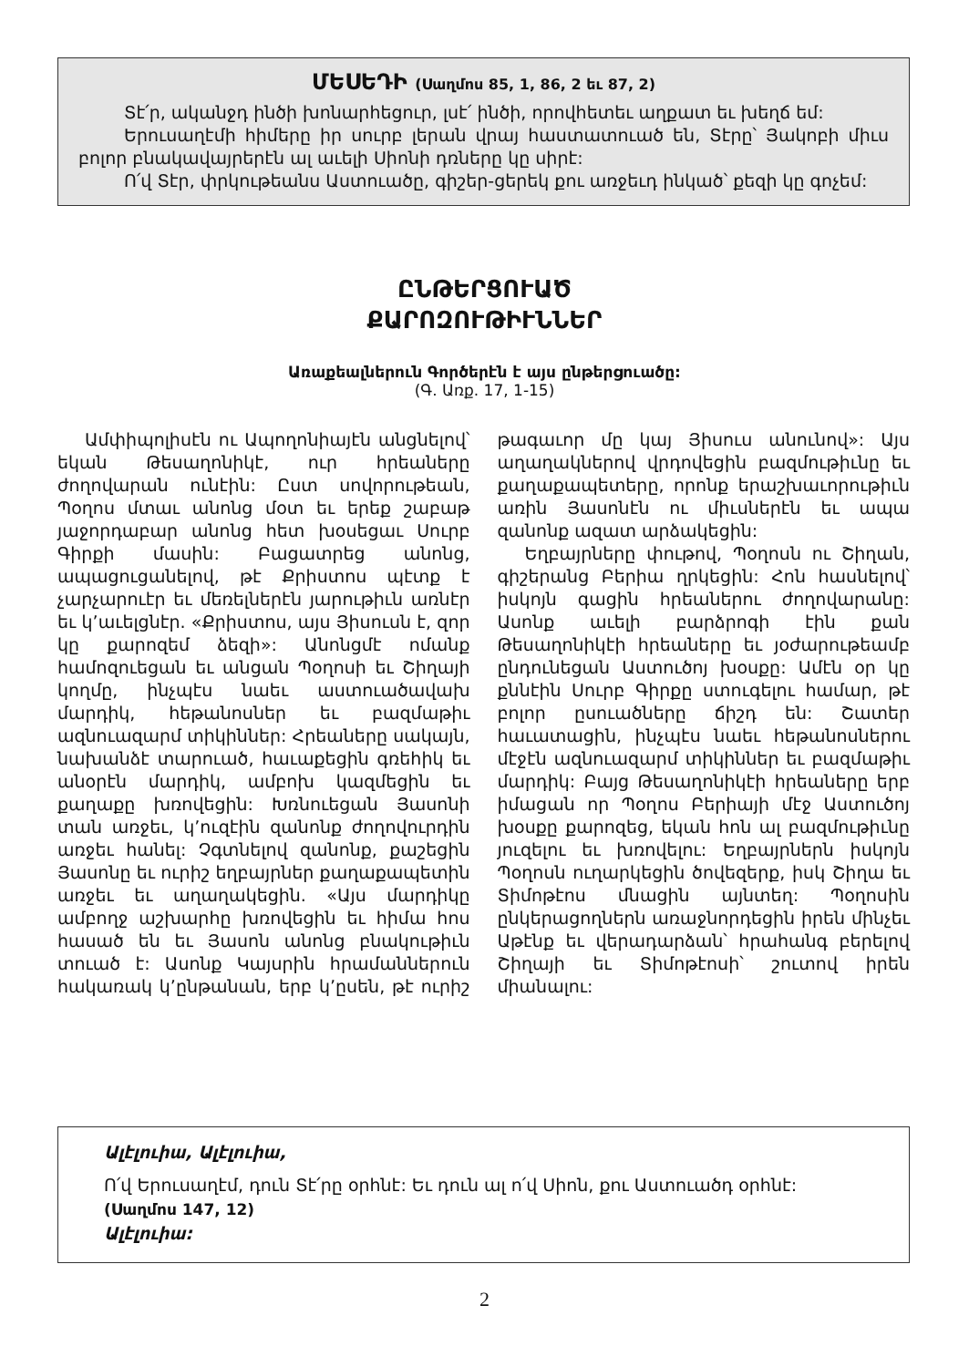ՄԵՍԵԴԻ (Սաղմոս 85, 1, 86, 2 եւ 87, 2)
Տէ՛ր, ականջդ ինծի խոնարհեցուր, լսէ՛ ինծի, որովհետեւ աղքատ եւ խեղճ եմ:
Երուսաղէմի հիմերը իր սուրբ լերան վրայ հաստատուած են, Տէրը՝ Յակոբի միւս բոլոր բնակավայրերէն ալ աւելի Սիոնի դռները կը սիրէ:
Ո՛վ Տէր, փրկութեանս Աստուածը, գիշեր-ցերեկ քու առջեւդ ինկած՝ քեզի կը գոչեմ:
ԸՆԹԵՐՑՈՒԱԾ
ՔԱՐՈԶՈՒԹԻՒՆՆԵՐ
Առաքեալներուն Գործերէն է այս ընթերցուածը:
(Գ. Առք. 17, 1-15)
Ամփիպոլիսէն ու Ապողոնիայէն անցնելով՝ եկան Թեսաղոնիկէ, ուր հրեաները ժողովարան ունէին: Ըստ սովորութեան, Պօղոս մտաւ անոնց մօտ եւ երեք շաբաթ յաջորդաբար անոնց հետ խօսեցաւ Սուրբ Գիրքի մասին: Բացատրեց անոնց, ապացուցանելով, թէ Քրիստոս պէտք է չարչարուէր եւ մեռելներէն յարութիւն առնէր եւ կ՚աւելցնէր. «Քրիստոս, այս Յիսուսն է, զոր կը քարոզեմ ձեզի»: Անոնցմէ ոմանք համոզուեցան եւ անցան Պօղոսի եւ Շիղայի կողմը, ինչպէս նաեւ աստուածավախ մարդիկ, հեթանոսներ եւ բազմաթիւ ազնուազարմ տիկիններ: Հրեաները սակայն, նախանձէ տարուած, հաւաքեցին գռեհիկ եւ անօրէն մարդիկ, ամբոխ կազմեցին եւ քաղաքը խռովեցին: Խռնուեցան Յասոնի տան առջեւ, կ՚ուզէին զանոնք ժողովուրդին առջեւ հանել: Չգտնելով զանոնք, քաշեցին Յասոնը եւ ուրիշ եղբայրներ քաղաքապետին առջեւ եւ աղաղակեցին. «Այս մարդիկը ամբողջ աշխարհը խռովեցին եւ հիմա հոս հասած են եւ Յասոն անոնց բնակութիւն տուած է: Ասոնք Կայսրին հրամաններուն հակառակ կ՚ընթանան, երբ կ՚ըսեն, թէ ուրիշ թագաւոր մը կայ Յիսուս անունով»: Այս աղաղակներով վրդովեցին բազմութիւնը եւ քաղաքապետերը, որոնք երաշխաւորութիւն առին Յասոնէն ու միւսներէն եւ ապա զանոնք ազատ արձակեցին:
Եղբայրները փութով, Պօղոսն ու Շիղան, գիշերանց Բերիա ղրկեցին: Հոն հասնելով՝ իսկոյն գացին հրեաներու ժողովարանը: Ասոնք աւելի բարձրոգի էին քան Թեսաղոնիկէի հրեաները եւ յօժարութեամբ ընդունեցան Աստուծոյ խօսքը: Ամէն օր կը քննէին Սուրբ Գիրքը ստուգելու համար, թէ բոլոր ըսուածները ճիշդ են: Շատեր հաւատացին, ինչպէս նաեւ հեթանոսներու մէջէն ազնուազարմ տիկիններ եւ բազմաթիւ մարդիկ: Բայց Թեսաղոնիկէի հրեաները երբ իմացան որ Պօղոս Բերիայի մէջ Աստուծոյ խօսքը քարոզեց, եկան հոն ալ բազմութիւնը յուզելու եւ խռովելու: Եղբայրներն իսկոյն Պօղոսն ուղարկեցին ծովեզերք, իսկ Շիղա եւ Տիմոթէոս մնացին այնտեղ: Պօղոսին ընկերացողներն առաջնորդեցին իրեն մինչեւ Աթէնք եւ վերադարձան՝ հրահանգ բերելով Շիղայի եւ Տիմոթէոսի՝ շուտով իրեն միանալու:
Ալէլուիա, Ալէլուիա,
Ո՛վ Երուսաղէմ, դուն Տէ՛րը օրհնէ: Եւ դուն ալ ո՛վ Սիոն, քու Աստուածդ օրհնէ:
(Սաղմոս 147, 12)
Ալէլուիա:
2